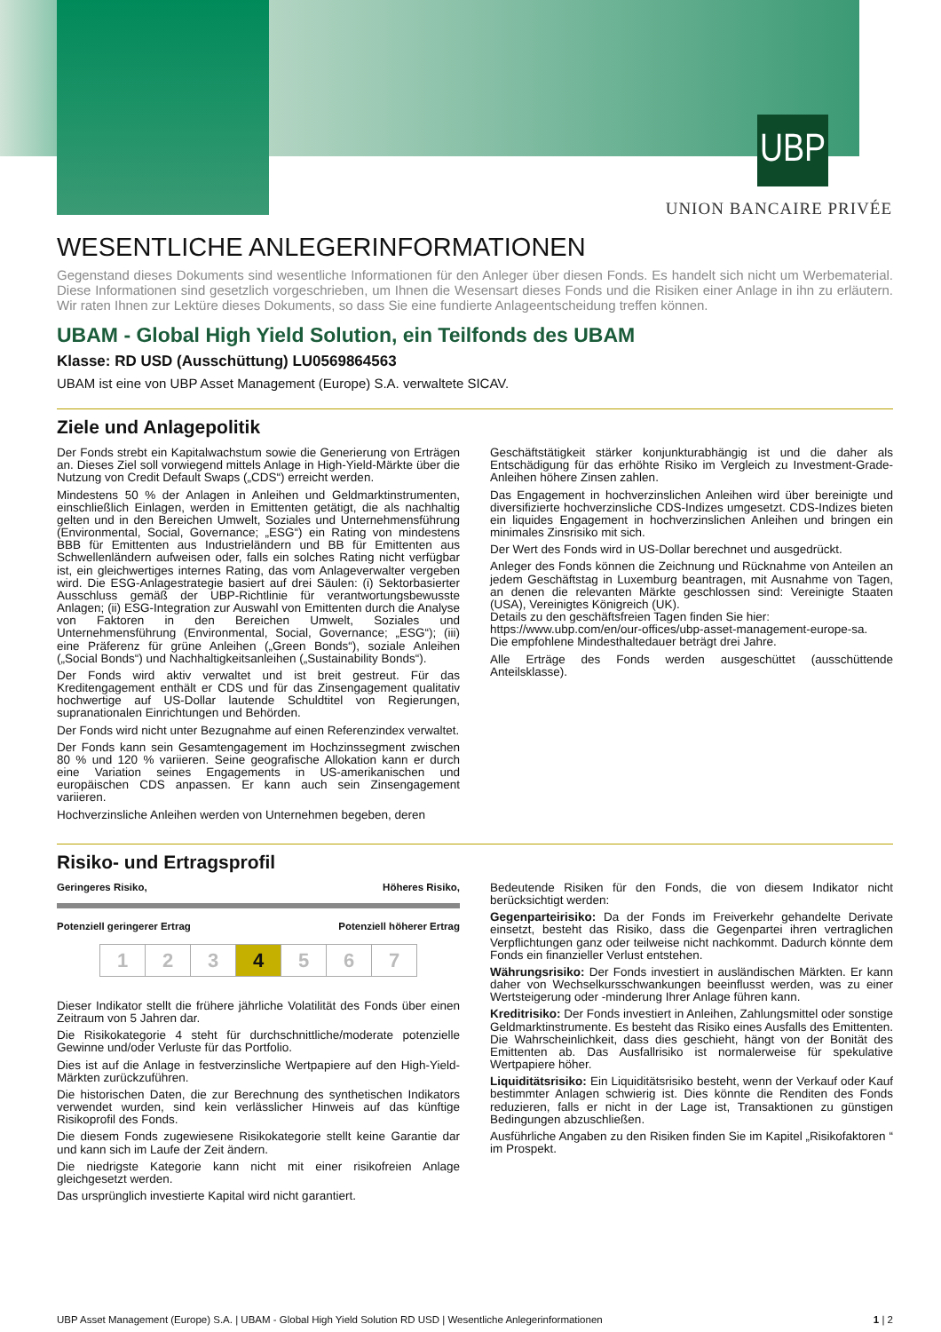UBP
UNION BANCAIRE PRIVÉE
WESENTLICHE ANLEGERINFORMATIONEN
Gegenstand dieses Dokuments sind wesentliche Informationen für den Anleger über diesen Fonds. Es handelt sich nicht um Werbematerial. Diese Informationen sind gesetzlich vorgeschrieben, um Ihnen die Wesensart dieses Fonds und die Risiken einer Anlage in ihn zu erläutern. Wir raten Ihnen zur Lektüre dieses Dokuments, so dass Sie eine fundierte Anlageentscheidung treffen können.
UBAM - Global High Yield Solution, ein Teilfonds des UBAM
Klasse: RD USD (Ausschüttung) LU0569864563
UBAM ist eine von UBP Asset Management (Europe) S.A. verwaltete SICAV.
Ziele und Anlagepolitik
Der Fonds strebt ein Kapitalwachstum sowie die Generierung von Erträgen an. Dieses Ziel soll vorwiegend mittels Anlage in High-Yield-Märkte über die Nutzung von Credit Default Swaps („CDS“) erreicht werden.
Mindestens 50 % der Anlagen in Anleihen und Geldmarktinstrumenten, einschließlich Einlagen, werden in Emittenten getätigt, die als nachhaltig gelten und in den Bereichen Umwelt, Soziales und Unternehmensführung (Environmental, Social, Governance; „ESG“) ein Rating von mindestens BBB für Emittenten aus Industrieländern und BB für Emittenten aus Schwellenländern aufweisen oder, falls ein solches Rating nicht verfügbar ist, ein gleichwertiges internes Rating, das vom Anlageverwalter vergeben wird. Die ESG-Anlagestrategie basiert auf drei Säulen: (i) Sektorbasierter Ausschluss gemäß der UBP-Richtlinie für verantwortungsbewusste Anlagen; (ii) ESG-Integration zur Auswahl von Emittenten durch die Analyse von Faktoren in den Bereichen Umwelt, Soziales und Unternehmensführung (Environmental, Social, Governance; „ESG“); (iii) eine Präferenz für grüne Anleihen („Green Bonds“), soziale Anleihen („Social Bonds“) und Nachhaltigkeitsanleihen („Sustainability Bonds“).
Der Fonds wird aktiv verwaltet und ist breit gestreut. Für das Kreditengagement enthält er CDS und für das Zinsengagement qualitativ hochwertige auf US-Dollar lautende Schuldtitel von Regierungen, supranationalen Einrichtungen und Behörden.
Der Fonds wird nicht unter Bezugnahme auf einen Referenzindex verwaltet.
Der Fonds kann sein Gesamtengagement im Hochzinssegment zwischen 80 % und 120 % variieren. Seine geografische Allokation kann er durch eine Variation seines Engagements in US-amerikanischen und europäischen CDS anpassen. Er kann auch sein Zinsengagement variieren.
Hochverzinsliche Anleihen werden von Unternehmen begeben, deren
Geschäftstätigkeit stärker konjunkturabhängig ist und die daher als Entschädigung für das erhöhte Risiko im Vergleich zu Investment-Grade-Anleihen höhere Zinsen zahlen.
Das Engagement in hochverzinslichen Anleihen wird über bereinigte und diversifizierte hochverzinsliche CDS-Indizes umgesetzt. CDS-Indizes bieten ein liquides Engagement in hochverzinslichen Anleihen und bringen ein minimales Zinsrisiko mit sich.
Der Wert des Fonds wird in US-Dollar berechnet und ausgedrückt.
Anleger des Fonds können die Zeichnung und Rücknahme von Anteilen an jedem Geschäftstag in Luxemburg beantragen, mit Ausnahme von Tagen, an denen die relevanten Märkte geschlossen sind: Vereinigte Staaten (USA), Vereinigtes Königreich (UK).
Details zu den geschäftsfreien Tagen finden Sie hier:
https://www.ubp.com/en/our-offices/ubp-asset-management-europe-sa.
Die empfohlene Mindesthaltedauer beträgt drei Jahre.
Alle Erträge des Fonds werden ausgeschüttet (ausschüttende Anteilsklasse).
Risiko- und Ertragsprofil
Geringeres Risiko, Höheres Risiko,
Potenziell geringerer Ertrag Potenziell höherer Ertrag
| 1 | 2 | 3 | 4 | 5 | 6 | 7 |
Dieser Indikator stellt die frühere jährliche Volatilität des Fonds über einen Zeitraum von 5 Jahren dar.
Die Risikokategorie 4 steht für durchschnittliche/moderate potenzielle Gewinne und/oder Verluste für das Portfolio.
Dies ist auf die Anlage in festverzinsliche Wertpapiere auf den High-Yield-Märkten zurückzuführen.
Die historischen Daten, die zur Berechnung des synthetischen Indikators verwendet wurden, sind kein verlässlicher Hinweis auf das künftige Risikoprofil des Fonds.
Die diesem Fonds zugewiesene Risikokategorie stellt keine Garantie dar und kann sich im Laufe der Zeit ändern.
Die niedrigste Kategorie kann nicht mit einer risikofreien Anlage gleichgesetzt werden.
Das ursprünglich investierte Kapital wird nicht garantiert.
Bedeutende Risiken für den Fonds, die von diesem Indikator nicht berücksichtigt werden:
Gegenparteirisiko: Da der Fonds im Freiverkehr gehandelte Derivate einsetzt, besteht das Risiko, dass die Gegenpartei ihren vertraglichen Verpflichtungen ganz oder teilweise nicht nachkommt. Dadurch könnte dem Fonds ein finanzieller Verlust entstehen.
Währungsrisiko: Der Fonds investiert in ausländischen Märkten. Er kann daher von Wechselkursschwankungen beeinflusst werden, was zu einer Wertsteigerung oder -minderung Ihrer Anlage führen kann.
Kreditrisiko: Der Fonds investiert in Anleihen, Zahlungsmittel oder sonstige Geldmarktinstrumente. Es besteht das Risiko eines Ausfalls des Emittenten. Die Wahrscheinlichkeit, dass dies geschieht, hängt von der Bonität des Emittenten ab. Das Ausfallrisiko ist normalerweise für spekulative Wertpapiere höher.
Liquiditätsrisiko: Ein Liquiditätsrisiko besteht, wenn der Verkauf oder Kauf bestimmter Anlagen schwierig ist. Dies könnte die Renditen des Fonds reduzieren, falls er nicht in der Lage ist, Transaktionen zu günstigen Bedingungen abzuschließen.
Ausführliche Angaben zu den Risiken finden Sie im Kapitel „Risikofaktoren “ im Prospekt.
UBP Asset Management (Europe) S.A. | UBAM - Global High Yield Solution RD USD | Wesentliche Anlegerinformationen 1 | 2